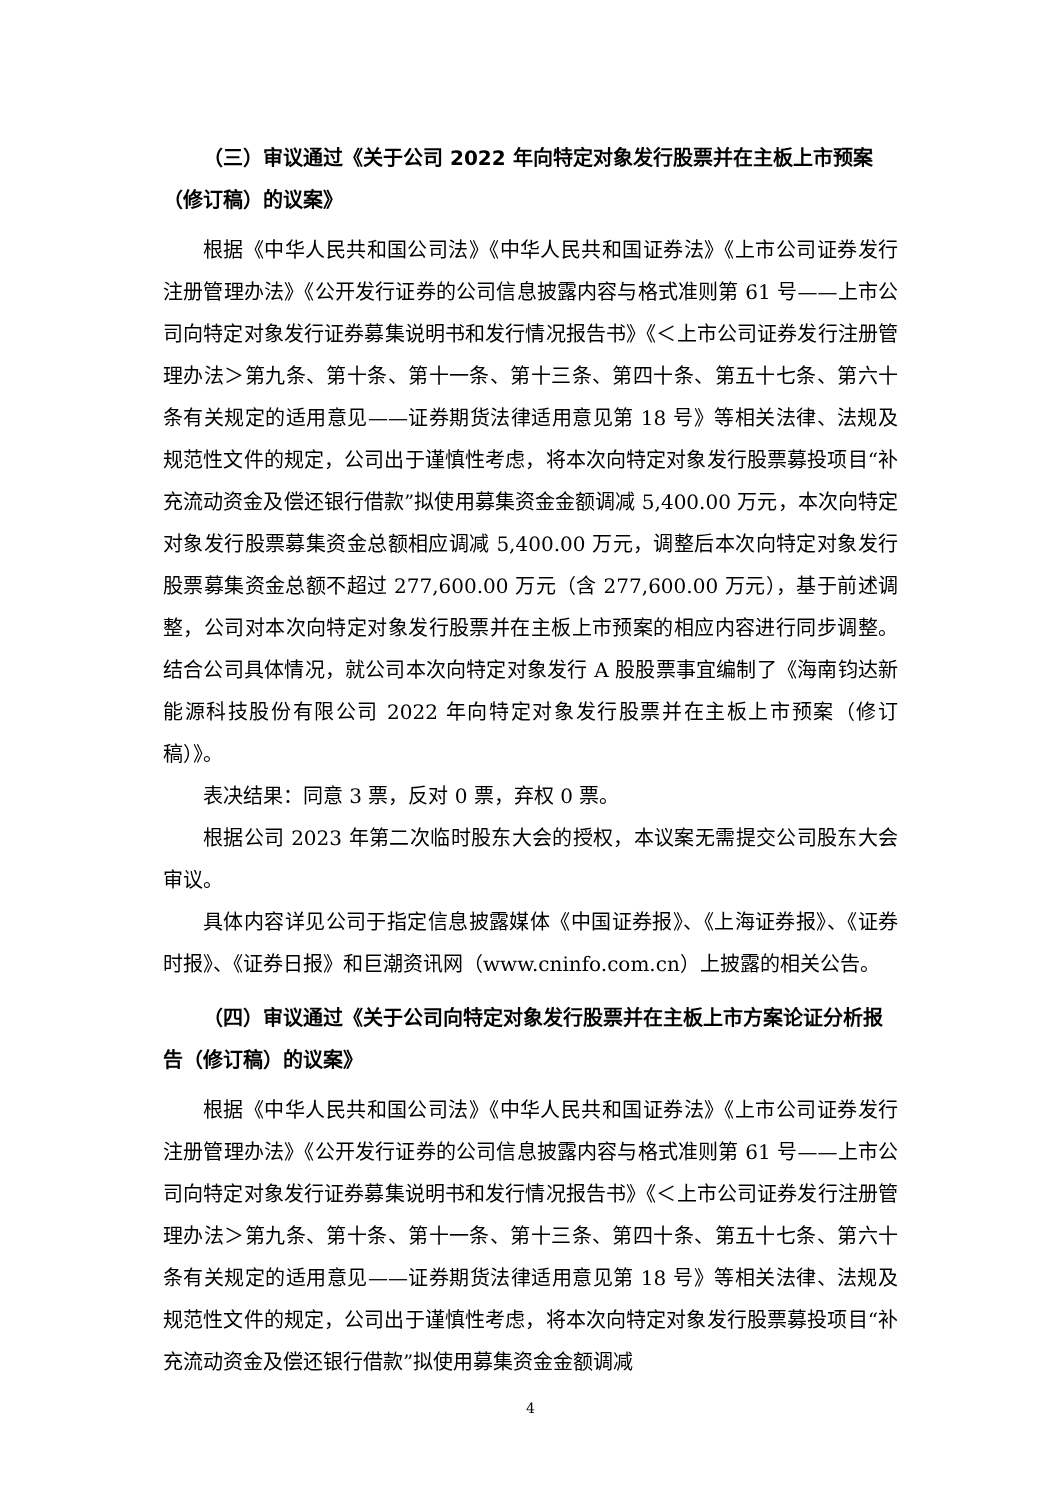（三）审议通过《关于公司 2022 年向特定对象发行股票并在主板上市预案（修订稿）的议案》
根据《中华人民共和国公司法》《中华人民共和国证券法》《上市公司证券发行注册管理办法》《公开发行证券的公司信息披露内容与格式准则第 61 号——上市公司向特定对象发行证券募集说明书和发行情况报告书》《＜上市公司证券发行注册管理办法＞第九条、第十条、第十一条、第十三条、第四十条、第五十七条、第六十条有关规定的适用意见——证券期货法律适用意见第 18 号》等相关法律、法规及规范性文件的规定，公司出于谨慎性考虑，将本次向特定对象发行股票募投项目“补充流动资金及偿还银行借款”拟使用募集资金金额调减 5,400.00 万元，本次向特定对象发行股票募集资金总额相应调减 5,400.00 万元，调整后本次向特定对象发行股票募集资金总额不超过 277,600.00 万元（含 277,600.00 万元），基于前述调整，公司对本次向特定对象发行股票并在主板上市预案的相应内容进行同步调整。结合公司具体情况，就公司本次向特定对象发行 A 股股票事宜编制了《海南钧达新能源科技股份有限公司 2022 年向特定对象发行股票并在主板上市预案（修订稿）》。
表决结果：同意 3 票，反对 0 票，弃权 0 票。
根据公司 2023 年第二次临时股东大会的授权，本议案无需提交公司股东大会审议。
具体内容详见公司于指定信息披露媒体《中国证券报》、《上海证券报》、《证券时报》、《证券日报》和巨潮资讯网（www.cninfo.com.cn）上披露的相关公告。
（四）审议通过《关于公司向特定对象发行股票并在主板上市方案论证分析报告（修订稿）的议案》
根据《中华人民共和国公司法》《中华人民共和国证券法》《上市公司证券发行注册管理办法》《公开发行证券的公司信息披露内容与格式准则第 61 号——上市公司向特定对象发行证券募集说明书和发行情况报告书》《＜上市公司证券发行注册管理办法＞第九条、第十条、第十一条、第十三条、第四十条、第五十七条、第六十条有关规定的适用意见——证券期货法律适用意见第 18 号》等相关法律、法规及规范性文件的规定，公司出于谨慎性考虑，将本次向特定对象发行股票募投项目“补充流动资金及偿还银行借款”拟使用募集资金金额调减
4